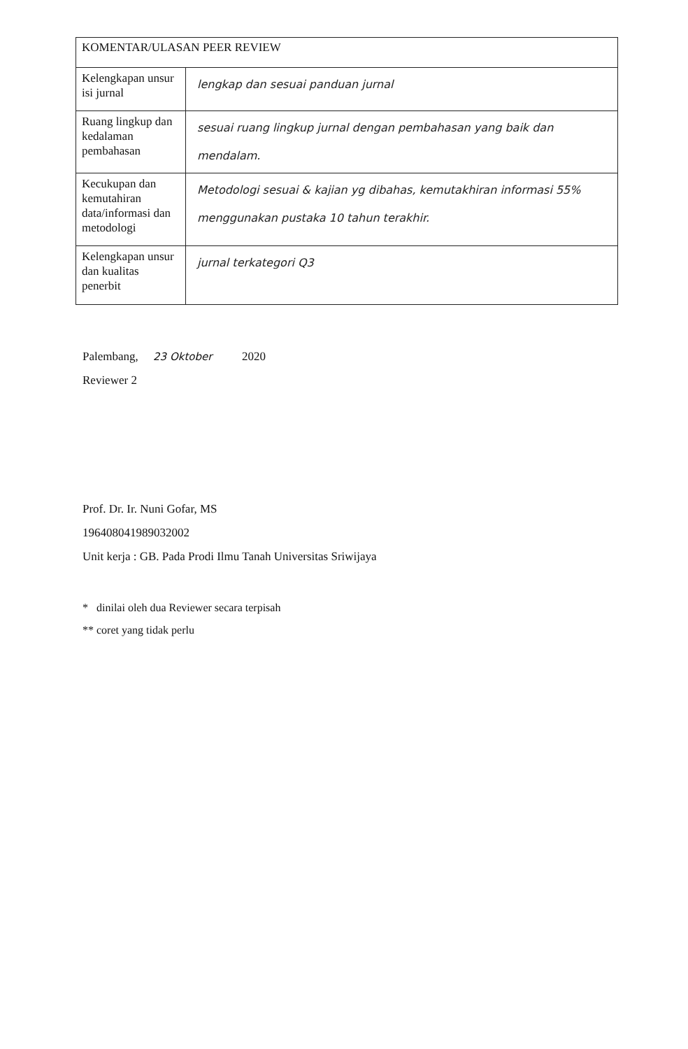| KOMENTAR/ULASAN PEER REVIEW | |
| --- | --- |
| Kelengkapan unsur isi jurnal | lengkap dan sesuai panduan jurnal |
| Ruang lingkup dan kedalaman pembahasan | sesuai ruang lingkup jurnal dengan pembahasan yang baik dan mendalam. |
| Kecukupan dan kemutahiran data/informasi dan metodologi | Metodologi sesuai & kajian yg dibahas, kemutakhiran informasi 55% menggunakan pustaka 10 tahun terakhir. |
| Kelengkapan unsur dan kualitas penerbit | jurnal terkategori Q3 |
Palembang, 23 Oktober 2020
Reviewer 2
Prof. Dr. Ir. Nuni Gofar, MS
196408041989032002
Unit kerja : GB. Pada Prodi Ilmu Tanah Universitas Sriwijaya
* dinilai oleh dua Reviewer secara terpisah
** coret yang tidak perlu